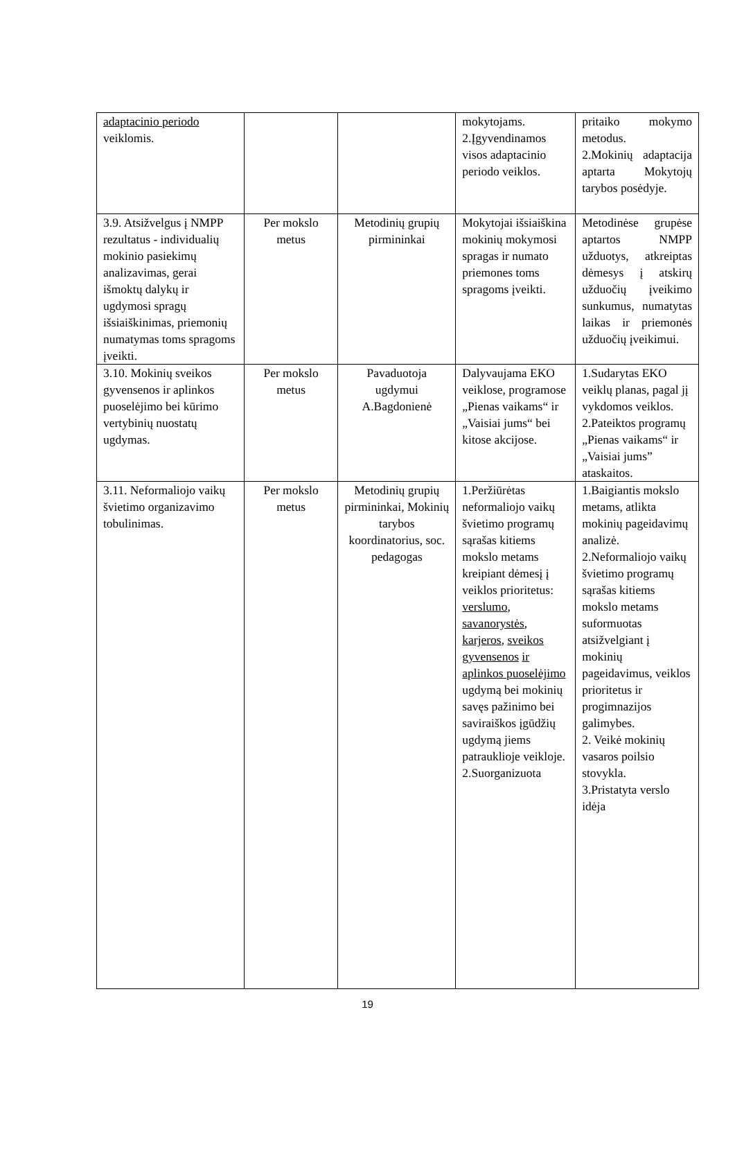| adaptacinio periodo veiklomis. | | | mokytojams. 2.Įgyvendinamos visos adaptacinio periodo veiklos. | pritaiko mokymo metodus. 2.Mokinių adaptacija aptarta Mokytojų tarybos posėdyje. |
| 3.9. Atsižvelgus į NMPP rezultatus - individualių mokinio pasiekimų analizavimas, gerai išmoktų dalykų ir ugdymosi spragų išsiaiškinimas, priemonių numatymas toms spragoms įveikti. | Per mokslo metus | Metodinių grupių pirmininkai | Mokytojai išsiaiškina mokinių mokymosi spragas ir numato priemones toms spragoms įveikti. | Metodinėse grupėse aptartos NMPP užduotys, atkreiptas dėmesys į atskirų užduočių įveikimo sunkumus, numatytas laikas ir priemonės užduočių įveikimui. |
| 3.10. Mokinių sveikos gyvensenos ir aplinkos puoselėjimo bei kūrimo vertybinių nuostatų ugdymas. | Per mokslo metus | Pavaduotoja ugdymui A.Bagdonienė | Dalyvaujama EKO veiklose, programose „Pienas vaikams“ ir „Vaisiai jums“ bei kitose akcijose. | 1.Sudarytas EKO veiklų planas, pagal jį vykdomos veiklos. 2.Pateiktos programų „Pienas vaikams“ ir „Vaisiai jums” ataskaitos. |
| 3.11. Neformaliojo vaikų švietimo organizavimo tobulinimas. | Per mokslo metus | Metodinių grupių pirmininkai, Mokinių tarybos koordinatorius, soc. pedagogas | 1.Peržiūrėtas neformaliojo vaikų švietimo programų sąrašas kitiems mokslo metams kreipiant dėmesį į veiklos prioritetus: verslumo , savanorystės , karjeros , sveikos gyvensenos ir aplinkos puoselėjimo ugdymą bei mokinių savęs pažinimo bei saviraiškos įgūdžių ugdymą jiems patrauklioje veikloje. 2.Suorganizuota | 1.Baigiantis mokslo metams, atlikta mokinių pageidavimų analizė. 2.Neformaliojo vaikų švietimo programų sąrašas kitiems mokslo metams suformuotas atsižvelgiant į mokinių pageidavimus, veiklos prioritetus ir progimnazijos galimybes. 2. Veikė mokinių vasaros poilsio stovykla. 3.Pristatyta verslo idėja |
19